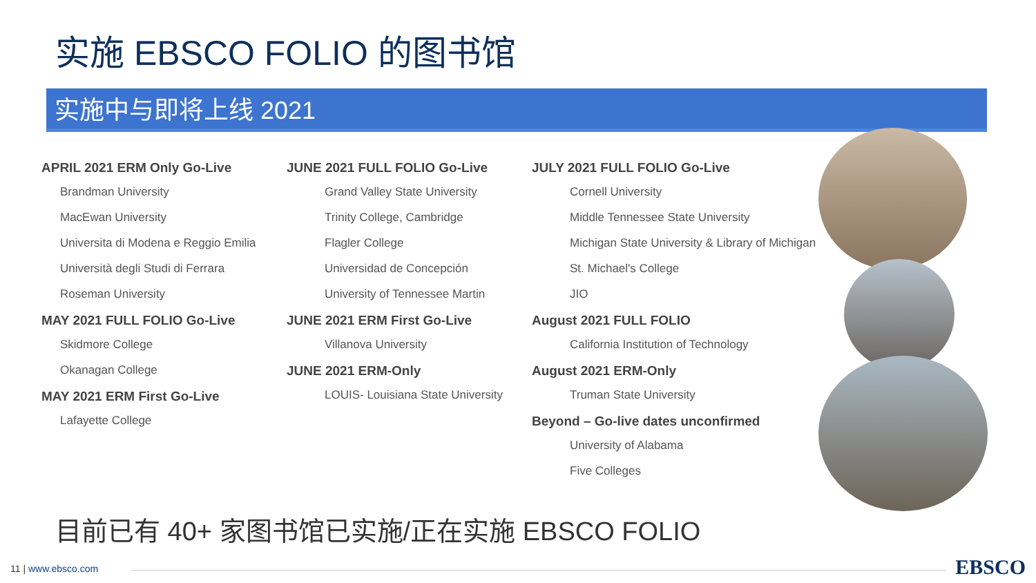实施 EBSCO FOLIO 的图书馆
实施中与即将上线 2021
APRIL 2021 ERM Only Go-Live
Brandman University
MacEwan University
Universita di Modena e Reggio Emilia
Università degli Studi di Ferrara
Roseman University
MAY 2021 FULL FOLIO Go-Live
Skidmore College
Okanagan College
MAY 2021 ERM First Go-Live
Lafayette College
JUNE 2021 FULL FOLIO Go-Live
Grand Valley State University
Trinity College, Cambridge
Flagler College
Universidad de Concepción
University of Tennessee Martin
JUNE 2021 ERM First Go-Live
Villanova University
JUNE 2021 ERM-Only
LOUIS- Louisiana State University
JULY 2021 FULL FOLIO Go-Live
Cornell University
Middle Tennessee State University
Michigan State University & Library of Michigan
St. Michael's College
JIO
August 2021 FULL FOLIO
California Institution of Technology
August 2021 ERM-Only
Truman State University
Beyond – Go-live dates unconfirmed
University of Alabama
Five Colleges
目前已有 40+ 家图书馆已实施/正在实施 EBSCO FOLIO
11 | www.ebsco.com EBSCO